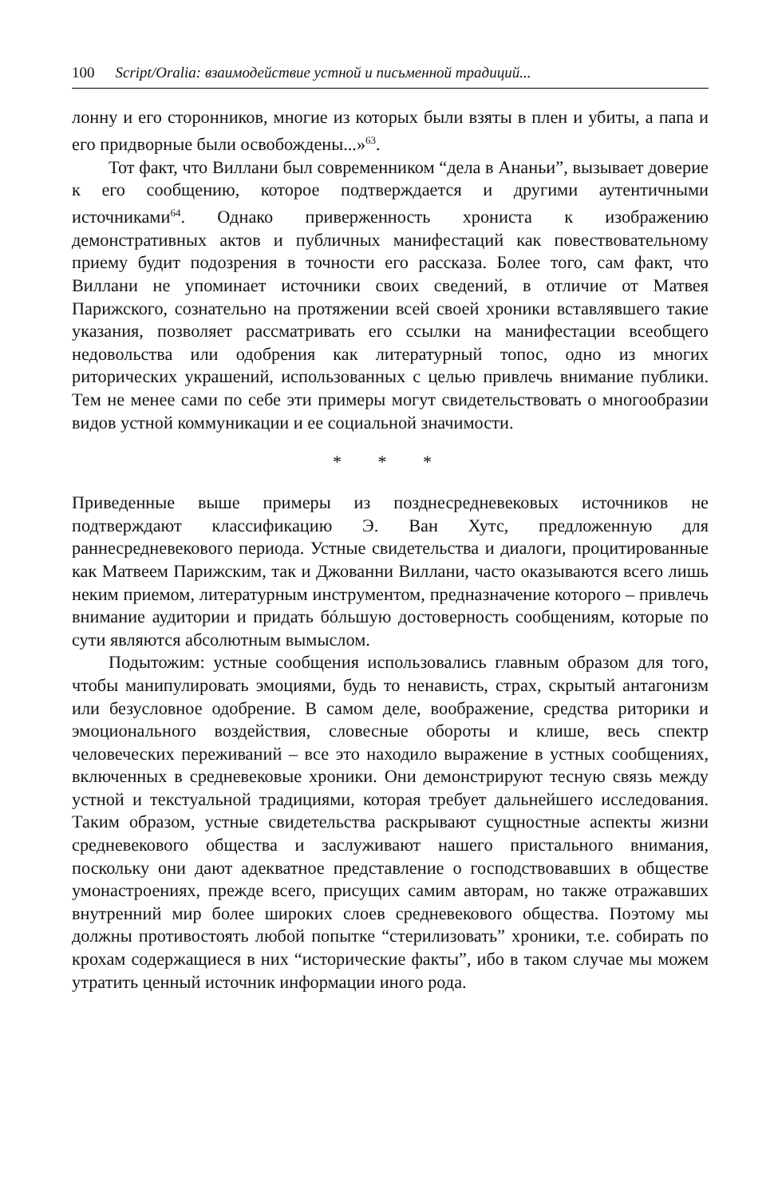100 Script/Oralia: взаимодействие устной и письменной традиций...
лонну и его сторонников, многие из которых были взяты в плен и убиты, а папа и его придворные были освобождены...»<sup>63</sup>.
Тот факт, что Виллани был современником “дела в Ананьи”, вызывает доверие к его сообщению, которое подтверждается и другими аутентичными источниками<sup>64</sup>. Однако приверженность хрониста к изображению демонстративных актов и публичных манифестаций как повествовательному приему будит подозрения в точности его рассказа. Более того, сам факт, что Виллани не упоминает источники своих сведений, в отличие от Матвея Парижского, сознательно на протяжении всей своей хроники вставлявшего такие указания, позволяет рассматривать его ссылки на манифестации всеобщего недовольства или одобрения как литературный топос, одно из многих риторических украшений, использованных с целью привлечь внимание публики. Тем не менее сами по себе эти примеры могут свидетельствовать о многообразии видов устной коммуникации и ее социальной значимости.
* * *
Приведенные выше примеры из позднесредневековых источников не подтверждают классификацию Э. Ван Хутс, предложенную для раннесредневекового периода. Устные свидетельства и диалоги, процитированные как Матвеем Парижским, так и Джованни Виллани, часто оказываются всего лишь неким приемом, литературным инструментом, предназначение которого – привлечь внимание аудитории и придать бóльшую достоверность сообщениям, которые по сути являются абсолютным вымыслом.
Подытожим: устные сообщения использовались главным образом для того, чтобы манипулировать эмоциями, будь то ненависть, страх, скрытый антагонизм или безусловное одобрение. В самом деле, воображение, средства риторики и эмоционального воздействия, словесные обороты и клише, весь спектр человеческих переживаний – все это находило выражение в устных сообщениях, включенных в средневековые хроники. Они демонстрируют тесную связь между устной и текстуальной традициями, которая требует дальнейшего исследования. Таким образом, устные свидетельства раскрывают сущностные аспекты жизни средневекового общества и заслуживают нашего пристального внимания, поскольку они дают адекватное представление о господствовавших в обществе умонастроениях, прежде всего, присущих самим авторам, но также отражавших внутренний мир более широких слоев средневекового общества. Поэтому мы должны противостоять любой попытке “стерилизовать” хроники, т.е. собирать по крохам содержащиеся в них “исторические факты”, ибо в таком случае мы можем утратить ценный источник информации иного рода.